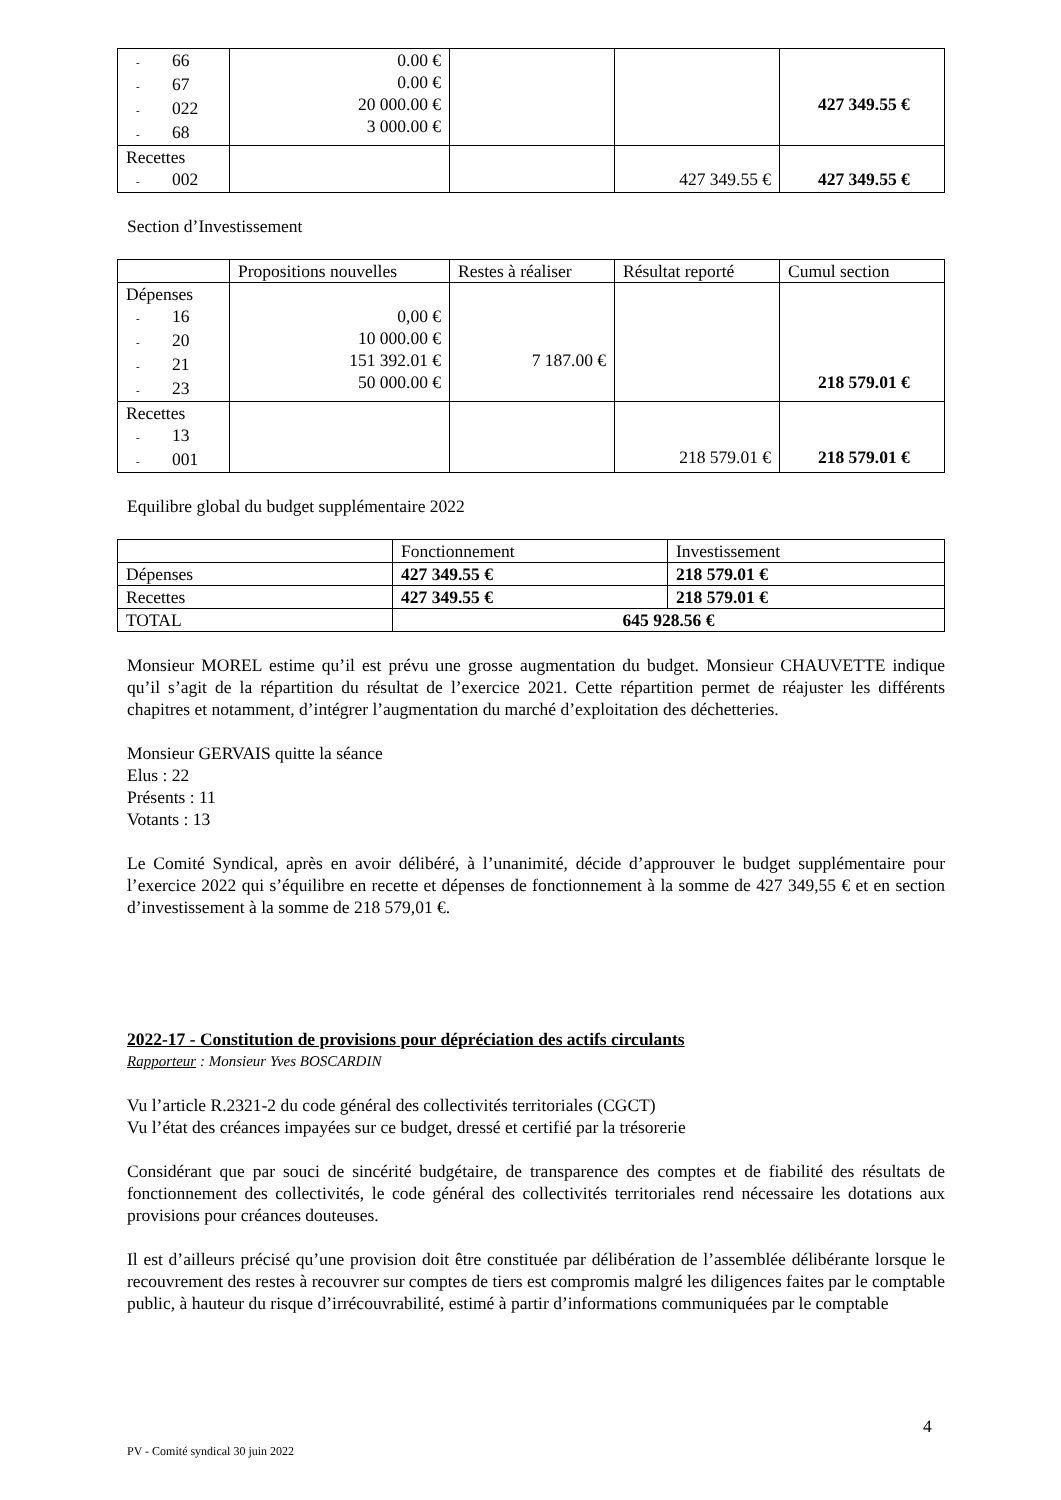| - 66 - 67 - 022 - 68 | 0.00 € 0.00 € 20 000.00 € 3 000.00 € | | | 427 349.55 € |
| Recettes - 002 | | | 427 349.55 € | 427 349.55 € |
Section d’Investissement
| | Propositions nouvelles | Restes à réaliser | Résultat reporté | Cumul section |
| Dépenses - 16 - 20 - 21 - 23 | 0,00 € 10 000.00 € 151 392.01 € 50 000.00 € | 7 187.00 € | | 218 579.01 € |
| Recettes - 13 - 001 | | | 218 579.01 € | 218 579.01 € |
Equilibre global du budget supplémentaire 2022
| | Fonctionnement | Investissement |
| Dépenses | 427 349.55 € | 218 579.01 € |
| Recettes | 427 349.55 € | 218 579.01 € |
| TOTAL | 645 928.56 € | |
Monsieur MOREL estime qu’il est prévu une grosse augmentation du budget. Monsieur CHAUVETTE indique qu’il s’agit de la répartition du résultat de l’exercice 2021. Cette répartition permet de réajuster les différents chapitres et notamment, d’intégrer l’augmentation du marché d’exploitation des déchetteries.
Monsieur GERVAIS quitte la séance
Elus : 22
Présents : 11
Votants : 13
Le Comité Syndical, après en avoir délibéré, à l’unanimité, décide d’approuver le budget supplémentaire pour l’exercice 2022 qui s’équilibre en recette et dépenses de fonctionnement à la somme de 427 349,55 € et en section d’investissement à la somme de 218 579,01 €.
2022-17 - Constitution de provisions pour dépréciation des actifs circulants
Rapporteur : Monsieur Yves BOSCARDIN
Vu l’article R.2321-2 du code général des collectivités territoriales (CGCT)
Vu l’état des créances impayées sur ce budget, dressé et certifié par la trésorerie
Considérant que par souci de sincérité budgétaire, de transparence des comptes et de fiabilité des résultats de fonctionnement des collectivités, le code général des collectivités territoriales rend nécessaire les dotations aux provisions pour créances douteuses.
Il est d’ailleurs précisé qu’une provision doit être constituée par délibération de l’assemblée délibérante lorsque le recouvrement des restes à recouvrer sur comptes de tiers est compromis malgré les diligences faites par le comptable public, à hauteur du risque d’irrécouvrabilité, estimé à partir d’informations communiquées par le comptable
4
PV - Comité syndical 30 juin 2022